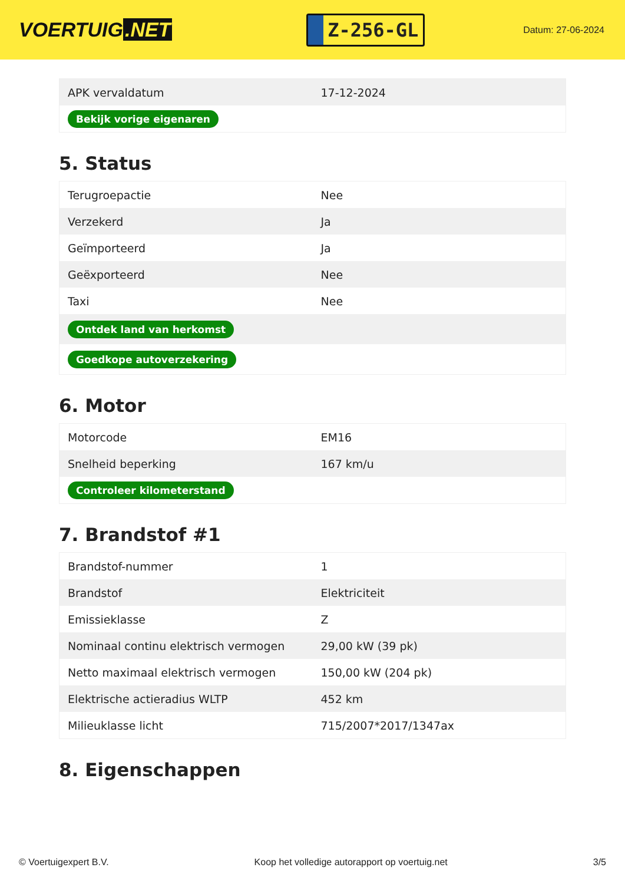VOERTUIG.NET
Z-256-GL
Datum: 27-06-2024
| APK vervaldatum | 17-12-2024 |
| Bekijk vorige eigenaren | |
5. Status
| Terugroepactie | Nee |
| Verzekerd | Ja |
| Geïmporteerd | Ja |
| Geëxporteerd | Nee |
| Taxi | Nee |
| Ontdek land van herkomst | |
| Goedkope autoverzekering | |
6. Motor
| Motorcode | EM16 |
| Snelheid beperking | 167 km/u |
| Controleer kilometerstand | |
7. Brandstof #1
| Brandstof-nummer | 1 |
| Brandstof | Elektriciteit |
| Emissieklasse | Z |
| Nominaal continu elektrisch vermogen | 29,00 kW (39 pk) |
| Netto maximaal elektrisch vermogen | 150,00 kW (204 pk) |
| Elektrische actieradius WLTP | 452 km |
| Milieuklasse licht | 715/2007*2017/1347ax |
8. Eigenschappen
© Voertuigexpert B.V. Koop het volledige autorapport op voertuig.net 3/5